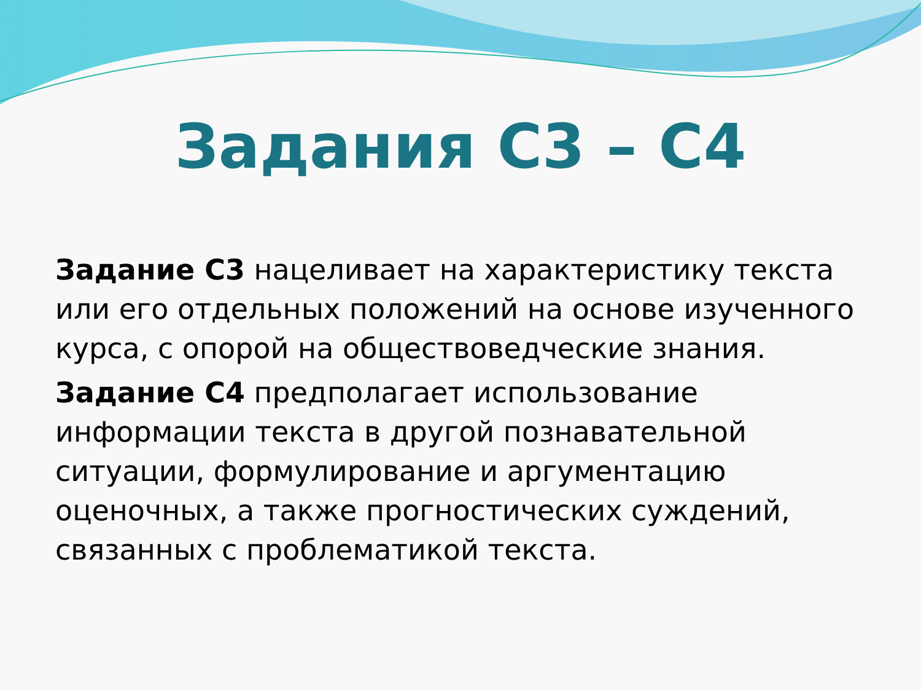Задания С3 – С4
Задание С3 нацеливает на характеристику текста или его отдельных положений на основе изученного курса, с опорой на обществоведческие знания.
Задание С4 предполагает использование информации текста в другой познавательной ситуации, формулирование и аргументацию оценочных, а также прогностических суждений, связанных с проблематикой текста.